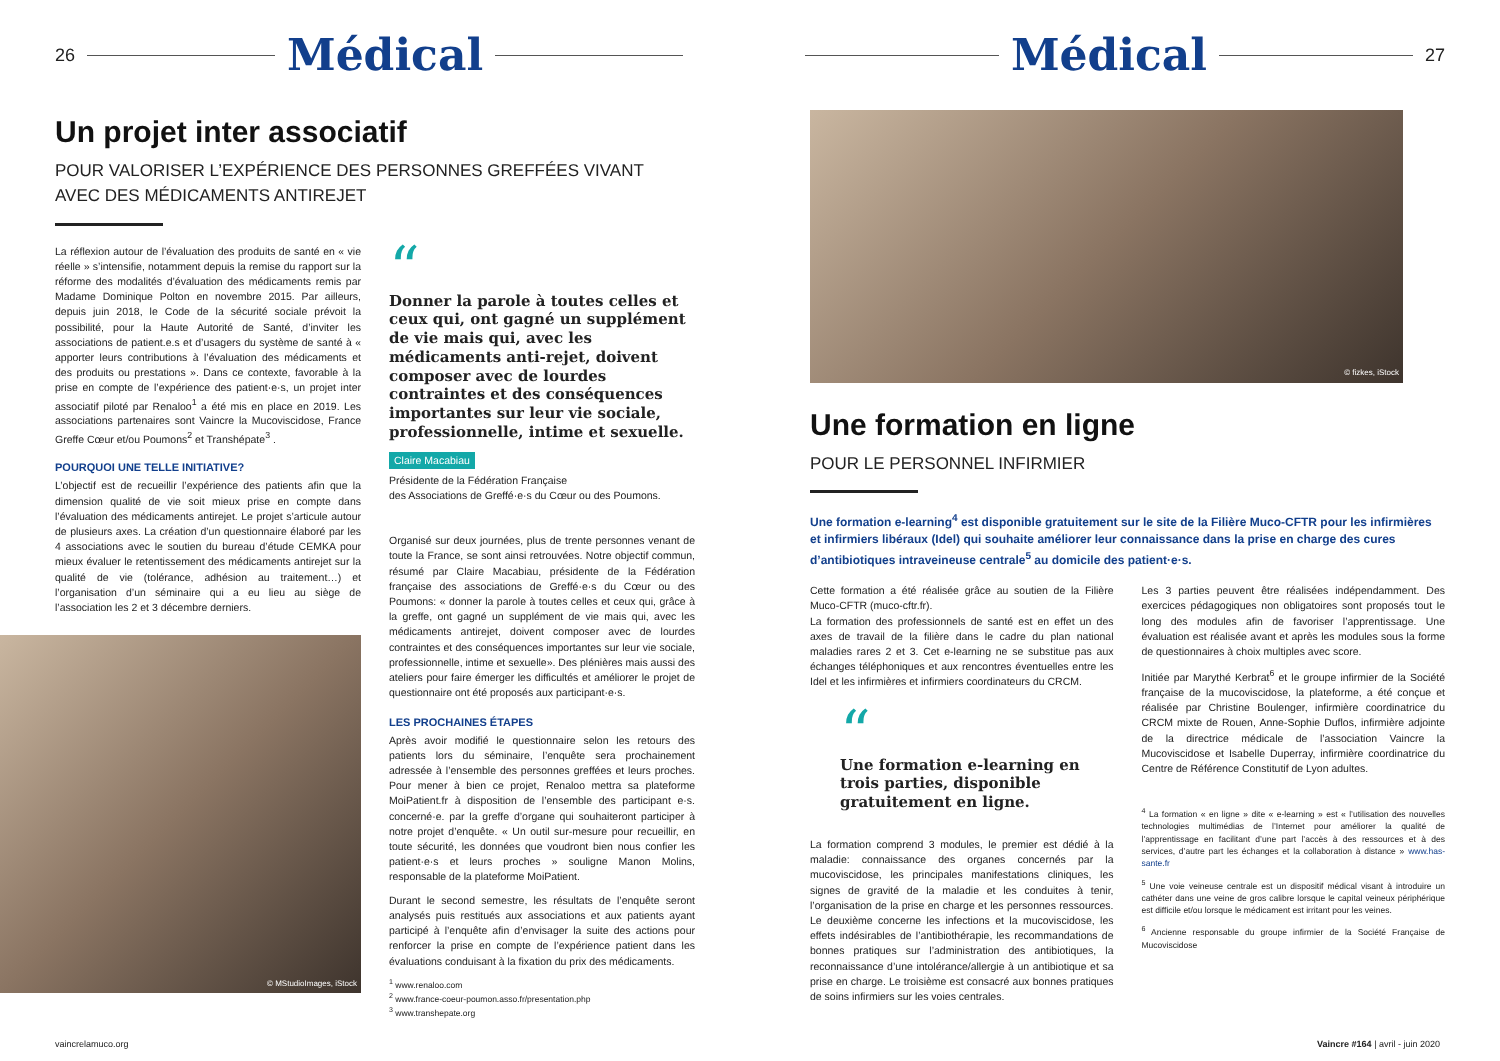26 Médical
Un projet inter associatif
POUR VALORISER L’EXPÉRIENCE DES PERSONNES GREFFÉES VIVANT
AVEC DES MÉDICAMENTS ANTIREJET
La réflexion autour de l’évaluation des produits de santé en « vie réelle » s’intensifie, notamment depuis la remise du rapport sur la réforme des modalités d’évaluation des médicaments remis par Madame Dominique Polton en novembre 2015. Par ailleurs, depuis juin 2018, le Code de la sécurité sociale prévoit la possibilité, pour la Haute Autorité de Santé, d’inviter les associations de patient.e.s et d’usagers du système de santé à « apporter leurs contributions à l’évaluation des médicaments et des produits ou prestations ». Dans ce contexte, favorable à la prise en compte de l’expérience des patient·e·s, un projet inter associatif piloté par Renaloo<sup>1</sup> a été mis en place en 2019. Les associations partenaires sont Vaincre la Mucoviscidose, France Greffe Cœur et/ou Poumons<sup>2</sup> et Transhépate<sup>3</sup> .
POURQUOI UNE TELLE INITIATIVE?
L’objectif est de recueillir l’expérience des patients afin que la dimension qualité de vie soit mieux prise en compte dans l’évaluation des médicaments antirejet. Le projet s’articule autour de plusieurs axes. La création d’un questionnaire élaboré par les 4 associations avec le soutien du bureau d’étude CEMKA pour mieux évaluer le retentissement des médicaments antirejet sur la qualité de vie (tolérance, adhésion au traitement…) et l’organisation d’un séminaire qui a eu lieu au siège de l’association les 2 et 3 décembre derniers.
© MStudioImages, iStock
“
Donner la parole à toutes celles et ceux qui, ont gagné un supplément de vie mais qui, avec les médicaments anti-rejet, doivent composer avec de lourdes contraintes et des conséquences importantes sur leur vie sociale, professionnelle, intime et sexuelle.
Claire Macabiau
Présidente de la Fédération Française
des Associations de Greffé·e·s du Cœur ou des Poumons.
Organisé sur deux journées, plus de trente personnes venant de toute la France, se sont ainsi retrouvées. Notre objectif commun, résumé par Claire Macabiau, présidente de la Fédération française des associations de Greffé·e·s du Cœur ou des Poumons: « donner la parole à toutes celles et ceux qui, grâce à la greffe, ont gagné un supplément de vie mais qui, avec les médicaments antirejet, doivent composer avec de lourdes contraintes et des conséquences importantes sur leur vie sociale, professionnelle, intime et sexuelle». Des plénières mais aussi des ateliers pour faire émerger les difficultés et améliorer le projet de questionnaire ont été proposés aux participant·e·s.
LES PROCHAINES ÉTAPES
Après avoir modifié le questionnaire selon les retours des patients lors du séminaire, l’enquête sera prochainement adressée à l’ensemble des personnes greffées et leurs proches. Pour mener à bien ce projet, Renaloo mettra sa plateforme MoiPatient.fr à disposition de l’ensemble des participant e·s. concerné·e. par la greffe d’organe qui souhaiteront participer à notre projet d’enquête. « Un outil sur-mesure pour recueillir, en toute sécurité, les données que voudront bien nous confier les patient·e·s et leurs proches » souligne Manon Molins, responsable de la plateforme MoiPatient.
Durant le second semestre, les résultats de l’enquête seront analysés puis restitués aux associations et aux patients ayant participé à l’enquête afin d’envisager la suite des actions pour renforcer la prise en compte de l’expérience patient dans les évaluations conduisant à la fixation du prix des médicaments.
<sup>1</sup> www.renaloo.com
<sup>2</sup> www.france-coeur-poumon.asso.fr/presentation.php
<sup>3</sup> www.transhepate.org
vaincrelamuco.org
Médical 27
© fizkes, iStock
Une formation en ligne
POUR LE PERSONNEL INFIRMIER
Une formation e-learning<sup>4</sup> est disponible gratuitement sur le site de la Filière Muco-CFTR pour les infirmières et infirmiers libéraux (Idel) qui souhaite améliorer leur connaissance dans la prise en charge des cures d’antibiotiques intraveineuse centrale<sup>5</sup> au domicile des patient·e·s.
Cette formation a été réalisée grâce au soutien de la Filière Muco-CFTR (muco-cftr.fr).
La formation des professionnels de santé est en effet un des axes de travail de la filière dans le cadre du plan national maladies rares 2 et 3. Cet e-learning ne se substitue pas aux échanges téléphoniques et aux rencontres éventuelles entre les Idel et les infirmières et infirmiers coordinateurs du CRCM.
“
Une formation e-learning en trois parties, disponible gratuitement en ligne.
La formation comprend 3 modules, le premier est dédié à la maladie: connaissance des organes concernés par la mucoviscidose, les principales manifestations cliniques, les signes de gravité de la maladie et les conduites à tenir, l’organisation de la prise en charge et les personnes ressources. Le deuxième concerne les infections et la mucoviscidose, les effets indésirables de l’antibiothérapie, les recommandations de bonnes pratiques sur l’administration des antibiotiques, la reconnaissance d’une intolérance/allergie à un antibiotique et sa prise en charge. Le troisième est consacré aux bonnes pratiques de soins infirmiers sur les voies centrales.
Les 3 parties peuvent être réalisées indépendamment. Des exercices pédagogiques non obligatoires sont proposés tout le long des modules afin de favoriser l’apprentissage. Une évaluation est réalisée avant et après les modules sous la forme de questionnaires à choix multiples avec score.
Initiée par Marythé Kerbrat<sup>6</sup> et le groupe infirmier de la Société française de la mucoviscidose, la plateforme, a été conçue et réalisée par Christine Boulenger, infirmière coordinatrice du CRCM mixte de Rouen, Anne-Sophie Duflos, infirmière adjointe de la directrice médicale de l’association Vaincre la Mucoviscidose et Isabelle Duperray, infirmière coordinatrice du Centre de Référence Constitutif de Lyon adultes.
<sup>4</sup> La formation « en ligne » dite « e-learning » est « l’utilisation des nouvelles technologies multimédias de l’Internet pour améliorer la qualité de l’apprentissage en facilitant d’une part l’accès à des ressources et à des services, d’autre part les échanges et la collaboration à distance » www.has-sante.fr
<sup>5</sup> Une voie veineuse centrale est un dispositif médical visant à introduire un cathéter dans une veine de gros calibre lorsque le capital veineux périphérique est difficile et/ou lorsque le médicament est irritant pour les veines.
<sup>6</sup> Ancienne responsable du groupe infirmier de la Société Française de Mucoviscidose
Vaincre #164 | avril - juin 2020